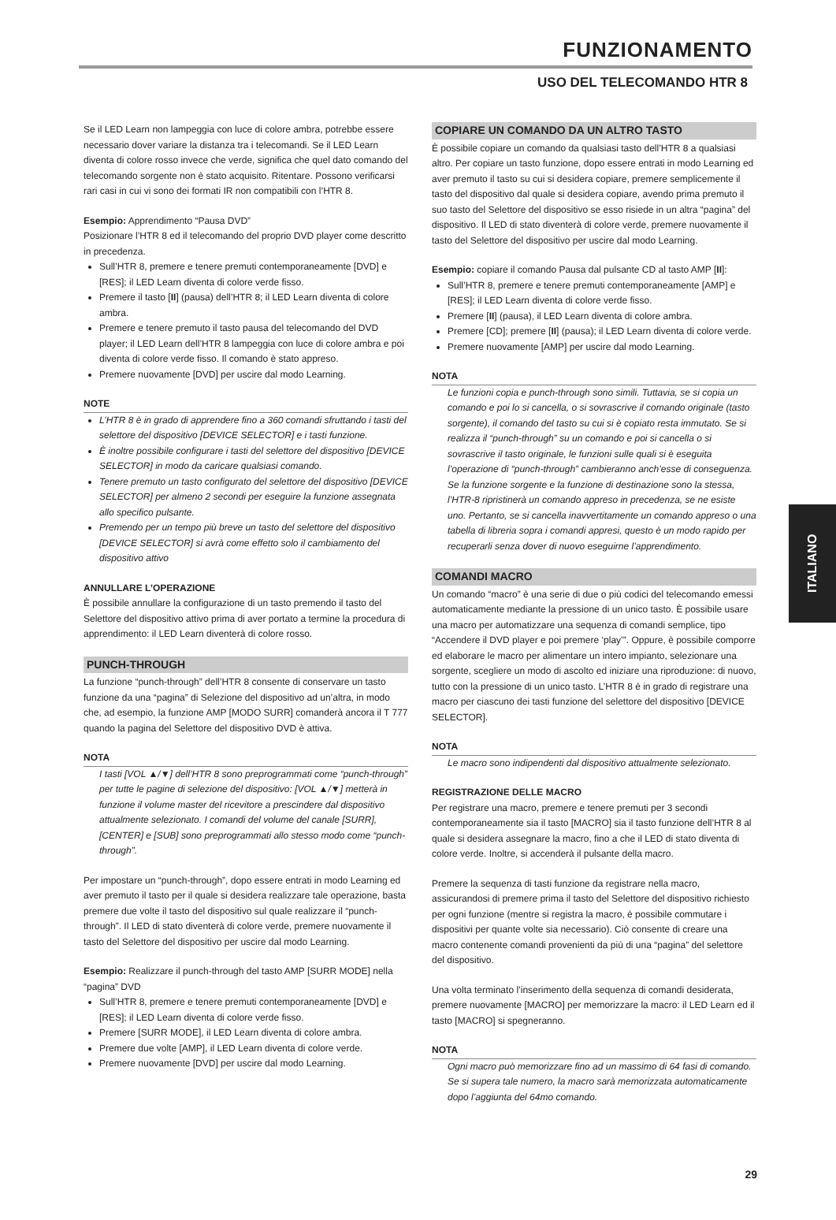FUNZIONAMENTO
USO DEL TELECOMANDO HTR 8
Se il LED Learn non lampeggia con luce di colore ambra, potrebbe essere necessario dover variare la distanza tra i telecomandi. Se il LED Learn diventa di colore rosso invece che verde, significa che quel dato comando del telecomando sorgente non è stato acquisito. Ritentare. Possono verificarsi rari casi in cui vi sono dei formati IR non compatibili con l’HTR 8.
Esempio: Apprendimento “Pausa DVD”
Posizionare l’HTR 8 ed il telecomando del proprio DVD player come descritto in precedenza.
Sull’HTR 8, premere e tenere premuti contemporaneamente [DVD] e [RES]; il LED Learn diventa di colore verde fisso.
Premere il tasto [II] (pausa) dell’HTR 8; il LED Learn diventa di colore ambra.
Premere e tenere premuto il tasto pausa del telecomando del DVD player; il LED Learn dell’HTR 8 lampeggia con luce di colore ambra e poi diventa di colore verde fisso. Il comando è stato appreso.
Premere nuovamente [DVD] per uscire dal modo Learning.
NOTE
L’HTR 8 è in grado di apprendere fino a 360 comandi sfruttando i tasti del selettore del dispositivo [DEVICE SELECTOR] e i tasti funzione.
È inoltre possibile configurare i tasti del selettore del dispositivo [DEVICE SELECTOR] in modo da caricare qualsiasi comando.
Tenere premuto un tasto configurato del selettore del dispositivo [DEVICE SELECTOR] per almeno 2 secondi per eseguire la funzione assegnata allo specifico pulsante.
Premendo per un tempo più breve un tasto del selettore del dispositivo [DEVICE SELECTOR] si avrà come effetto solo il cambiamento del dispositivo attivo
ANNULLARE L’OPERAZIONE
È possibile annullare la configurazione di un tasto premendo il tasto del Selettore del dispositivo attivo prima di aver portato a termine la procedura di apprendimento: il LED Learn diventerà di colore rosso.
PUNCH-THROUGH
La funzione “punch-through” dell’HTR 8 consente di conservare un tasto funzione da una “pagina” di Selezione del dispositivo ad un’altra, in modo che, ad esempio, la funzione AMP [MODO SURR] comanderà ancora il T 777 quando la pagina del Selettore del dispositivo DVD è attiva.
NOTA
I tasti [VOL ▲/▼] dell’HTR 8 sono preprogrammati come “punch-through” per tutte le pagine di selezione del dispositivo: [VOL ▲/▼] metterà in funzione il volume master del ricevitore a prescindere dal dispositivo attualmente selezionato. I comandi del volume del canale [SURR], [CENTER] e [SUB] sono preprogrammati allo stesso modo come “punch-through”.
Per impostare un “punch-through”, dopo essere entrati in modo Learning ed aver premuto il tasto per il quale si desidera realizzare tale operazione, basta premere due volte il tasto del dispositivo sul quale realizzare il “punch-through”. Il LED di stato diventerà di colore verde, premere nuovamente il tasto del Selettore del dispositivo per uscire dal modo Learning.
Esempio: Realizzare il punch-through del tasto AMP [SURR MODE] nella “pagina” DVD
Sull’HTR 8, premere e tenere premuti contemporaneamente [DVD] e [RES]; il LED Learn diventa di colore verde fisso.
Premere [SURR MODE], il LED Learn diventa di colore ambra.
Premere due volte [AMP], il LED Learn diventa di colore verde.
Premere nuovamente [DVD] per uscire dal modo Learning.
COPIARE UN COMANDO DA UN ALTRO TASTO
È possibile copiare un comando da qualsiasi tasto dell’HTR 8 a qualsiasi altro. Per copiare un tasto funzione, dopo essere entrati in modo Learning ed aver premuto il tasto su cui si desidera copiare, premere semplicemente il tasto del dispositivo dal quale si desidera copiare, avendo prima premuto il suo tasto del Selettore del dispositivo se esso risiede in un altra “pagina” del dispositivo. Il LED di stato diventerà di colore verde, premere nuovamente il tasto del Selettore del dispositivo per uscire dal modo Learning.
Esempio: copiare il comando Pausa dal pulsante CD al tasto AMP [II]:
Sull’HTR 8, premere e tenere premuti contemporaneamente [AMP] e [RES]; il LED Learn diventa di colore verde fisso.
Premere [II] (pausa), il LED Learn diventa di colore ambra.
Premere [CD]; premere [II] (pausa); il LED Learn diventa di colore verde.
Premere nuovamente [AMP] per uscire dal modo Learning.
NOTA
Le funzioni copia e punch-through sono simili. Tuttavia, se si copia un comando e poi lo si cancella, o si sovrascrive il comando originale (tasto sorgente), il comando del tasto su cui si è copiato resta immutato. Se si realizza il “punch-through” su un comando e poi si cancella o si sovrascrive il tasto originale, le funzioni sulle quali si è eseguita l’operazione di “punch-through” cambieranno anch’esse di conseguenza. Se la funzione sorgente e la funzione di destinazione sono la stessa, l’HTR-8 ripristinerà un comando appreso in precedenza, se ne esiste uno. Pertanto, se si cancella inavvertitamente un comando appreso o una tabella di libreria sopra i comandi appresi, questo è un modo rapido per recuperarli senza dover di nuovo eseguirne l’apprendimento.
COMANDI MACRO
Un comando “macro” è una serie di due o più codici del telecomando emessi automaticamente mediante la pressione di un unico tasto. È possibile usare una macro per automatizzare una sequenza di comandi semplice, tipo “Accendere il DVD player e poi premere ‘play’”. Oppure, è possibile comporre ed elaborare le macro per alimentare un intero impianto, selezionare una sorgente, scegliere un modo di ascolto ed iniziare una riproduzione: di nuovo, tutto con la pressione di un unico tasto. L’HTR 8 è in grado di registrare una macro per ciascuno dei tasti funzione del selettore del dispositivo [DEVICE SELECTOR].
NOTA
Le macro sono indipendenti dal dispositivo attualmente selezionato.
REGISTRAZIONE DELLE MACRO
Per registrare una macro, premere e tenere premuti per 3 secondi contemporaneamente sia il tasto [MACRO] sia il tasto funzione dell’HTR 8 al quale si desidera assegnare la macro, fino a che il LED di stato diventa di colore verde. Inoltre, si accenderà il pulsante della macro.
Premere la sequenza di tasti funzione da registrare nella macro, assicurandosi di premere prima il tasto del Selettore del dispositivo richiesto per ogni funzione (mentre si registra la macro, è possibile commutare i dispositivi per quante volte sia necessario). Ciò consente di creare una macro contenente comandi provenienti da più di una “pagina” del selettore del dispositivo.
Una volta terminato l’inserimento della sequenza di comandi desiderata, premere nuovamente [MACRO] per memorizzare la macro: il LED Learn ed il tasto [MACRO] si spegneranno.
NOTA
Ogni macro può memorizzare fino ad un massimo di 64 fasi di comando. Se si supera tale numero, la macro sarà memorizzata automaticamente dopo l’aggiunta del 64mo comando.
ITALIANO
29